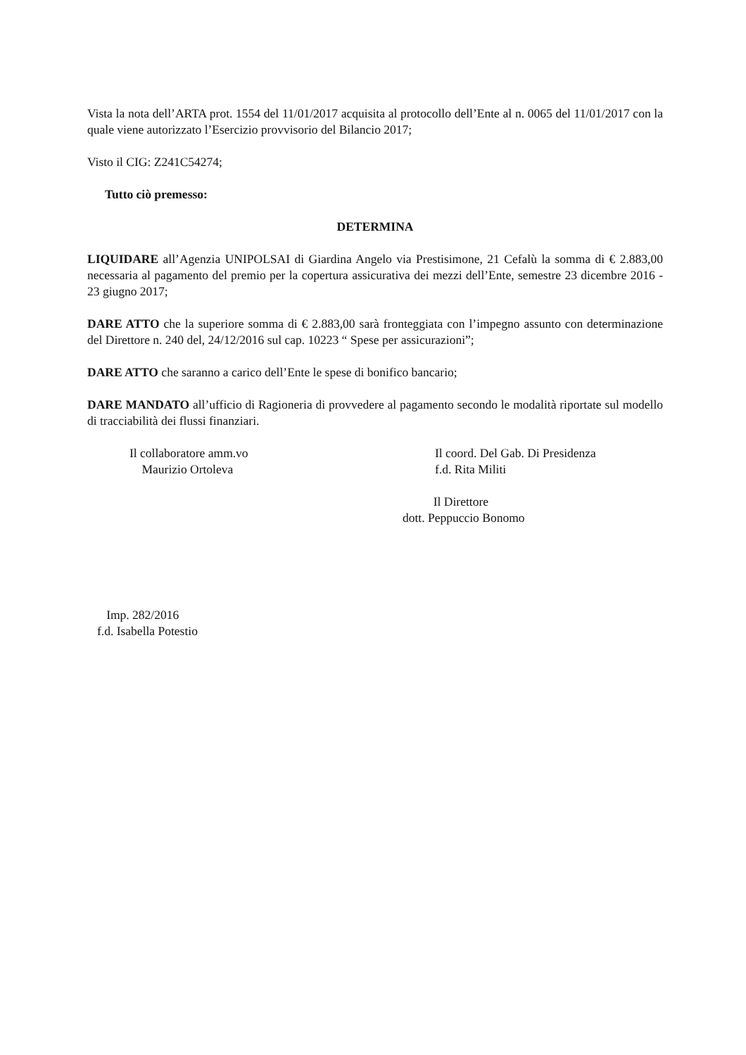Vista la nota dell’ARTA prot. 1554 del 11/01/2017 acquisita al protocollo dell’Ente al n. 0065 del 11/01/2017 con la quale viene autorizzato l’Esercizio provvisorio del Bilancio 2017;
Visto il CIG: Z241C54274;
Tutto ciò premesso:
DETERMINA
LIQUIDARE all’Agenzia UNIPOLSAI di Giardina Angelo via Prestisimone, 21 Cefalù la somma di € 2.883,00 necessaria al pagamento del premio per la copertura assicurativa dei mezzi dell’Ente, semestre 23 dicembre 2016 - 23 giugno 2017;
DARE ATTO che la superiore somma di € 2.883,00 sarà fronteggiata con l’impegno assunto con determinazione del Direttore n. 240 del, 24/12/2016 sul cap. 10223 “ Spese per assicurazioni”;
DARE ATTO che saranno a carico dell’Ente le spese di bonifico bancario;
DARE MANDATO all’ufficio di Ragioneria di provvedere al pagamento secondo le modalità riportate sul modello di tracciabilità dei flussi finanziari.
Il collaboratore amm.vo
Maurizio Ortoleva
Il coord. Del Gab. Di Presidenza
f.d. Rita Militi
Il Direttore
dott. Peppuccio Bonomo
Imp. 282/2016
f.d. Isabella Potestio